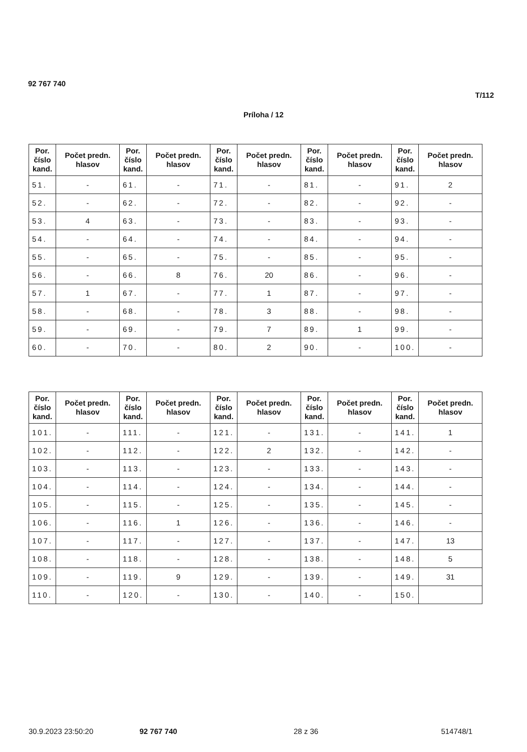92 767 740
T/112
Príloha / 12
| Por. číslo kand. | Počet predn. hlasov | Por. číslo kand. | Počet predn. hlasov | Por. číslo kand. | Počet predn. hlasov | Por. číslo kand. | Počet predn. hlasov | Por. číslo kand. | Počet predn. hlasov |
| --- | --- | --- | --- | --- | --- | --- | --- | --- | --- |
| 51. | - | 61. | - | 71. | - | 81. | - | 91. | 2 |
| 52. | - | 62. | - | 72. | - | 82. | - | 92. | - |
| 53. | 4 | 63. | - | 73. | - | 83. | - | 93. | - |
| 54. | - | 64. | - | 74. | - | 84. | - | 94. | - |
| 55. | - | 65. | - | 75. | - | 85. | - | 95. | - |
| 56. | - | 66. | 8 | 76. | 20 | 86. | - | 96. | - |
| 57. | 1 | 67. | - | 77. | 1 | 87. | - | 97. | - |
| 58. | - | 68. | - | 78. | 3 | 88. | - | 98. | - |
| 59. | - | 69. | - | 79. | 7 | 89. | 1 | 99. | - |
| 60. | - | 70. | - | 80. | 2 | 90. | - | 100. | - |
| Por. číslo kand. | Počet predn. hlasov | Por. číslo kand. | Počet predn. hlasov | Por. číslo kand. | Počet predn. hlasov | Por. číslo kand. | Počet predn. hlasov | Por. číslo kand. | Počet predn. hlasov |
| --- | --- | --- | --- | --- | --- | --- | --- | --- | --- |
| 101. | - | 111. | - | 121. | - | 131. | - | 141. | 1 |
| 102. | - | 112. | - | 122. | 2 | 132. | - | 142. | - |
| 103. | - | 113. | - | 123. | - | 133. | - | 143. | - |
| 104. | - | 114. | - | 124. | - | 134. | - | 144. | - |
| 105. | - | 115. | - | 125. | - | 135. | - | 145. | - |
| 106. | - | 116. | 1 | 126. | - | 136. | - | 146. | - |
| 107. | - | 117. | - | 127. | - | 137. | - | 147. | 13 |
| 108. | - | 118. | - | 128. | - | 138. | - | 148. | 5 |
| 109. | - | 119. | 9 | 129. | - | 139. | - | 149. | 31 |
| 110. | - | 120. | - | 130. | - | 140. | - | 150. | |
30.9.2023 23:50:20 92 767 740 28 z 36 514748/1